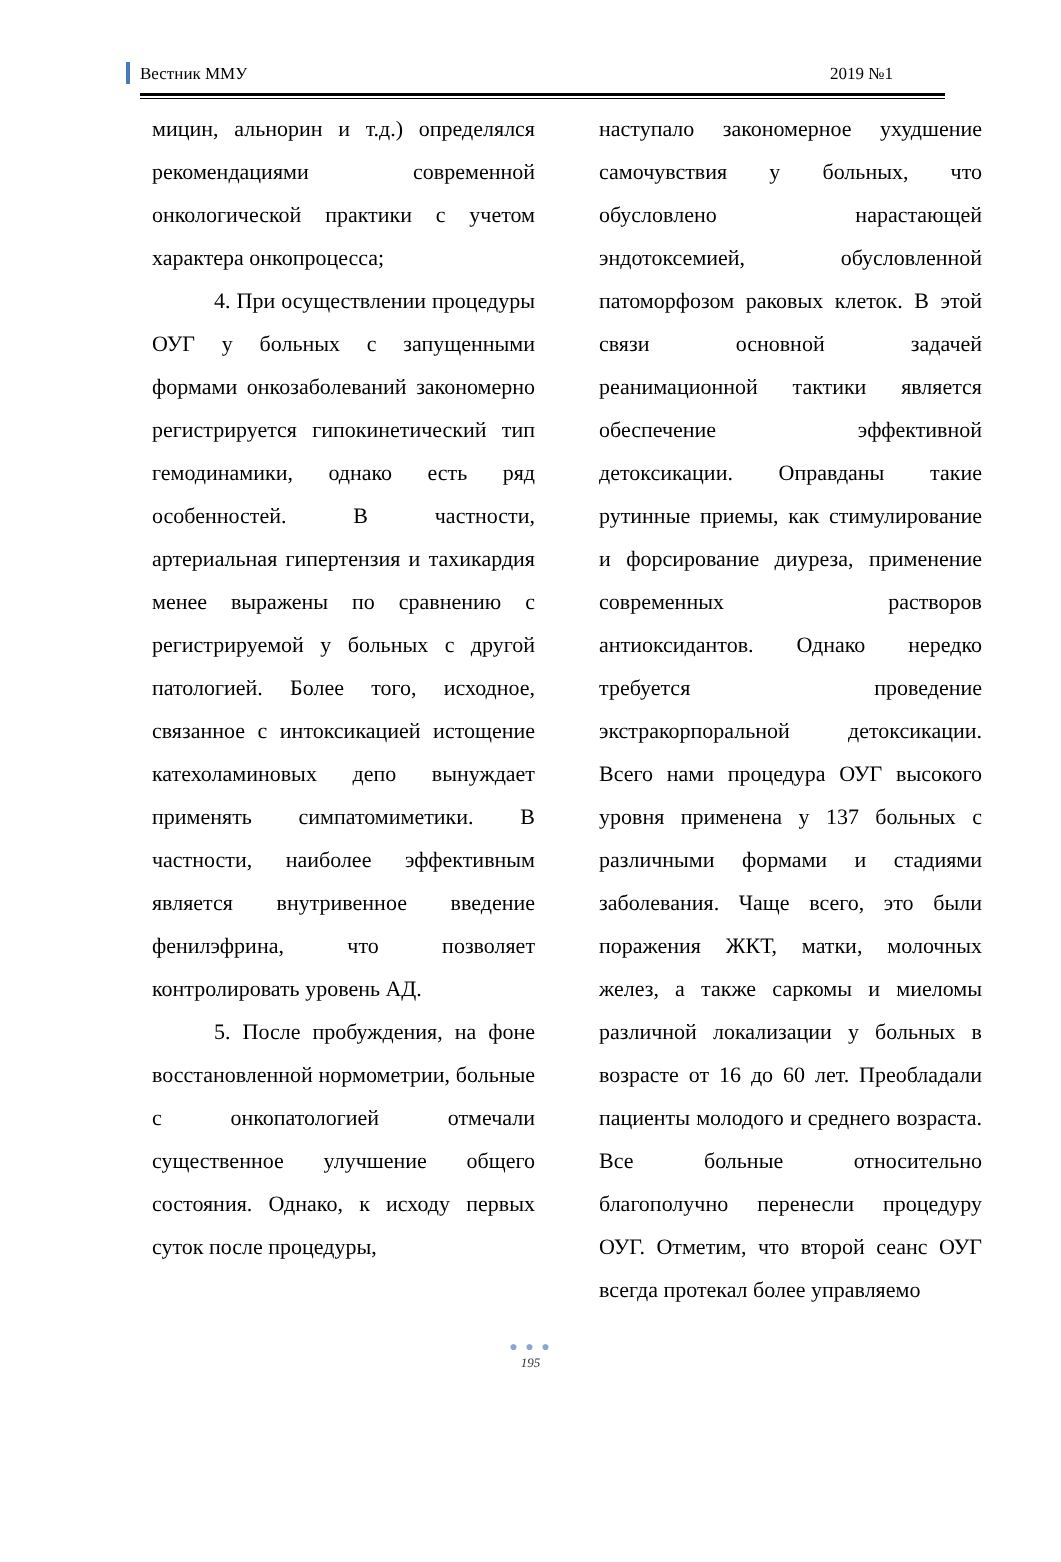Вестник ММУ 2019 №1
мицин, альнорин и т.д.) определялся рекомендациями современной онкологической практики с учетом характера онкопроцесса;
4. При осуществлении процедуры ОУГ у больных с запущенными формами онкозаболеваний закономерно регистрируется гипокинетический тип гемодинамики, однако есть ряд особенностей. В частности, артериальная гипертензия и тахикардия менее выражены по сравнению с регистрируемой у больных с другой патологией. Более того, исходное, связанное с интоксикацией истощение катехоламиновых депо вынуждает применять симпатомиметики. В частности, наиболее эффективным является внутривенное введение фенилэфрина, что позволяет контролировать уровень АД.
5. После пробуждения, на фоне восстановленной нормометрии, больные с онкопатологией отмечали существенное улучшение общего состояния. Однако, к исходу первых суток после процедуры,
наступало закономерное ухудшение самочувствия у больных, что обусловлено нарастающей эндотоксемией, обусловленной патоморфозом раковых клеток. В этой связи основной задачей реанимационной тактики является обеспечение эффективной детоксикации. Оправданы такие рутинные приемы, как стимулирование и форсирование диуреза, применение современных растворов антиоксидантов. Однако нередко требуется проведение экстракорпоральной детоксикации. Всего нами процедура ОУГ высокого уровня применена у 137 больных с различными формами и стадиями заболевания. Чаще всего, это были поражения ЖКТ, матки, молочных желез, а также саркомы и миеломы различной локализации у больных в возрасте от 16 до 60 лет. Преобладали пациенты молодого и среднего возраста. Все больные относительно благополучно перенесли процедуру ОУГ. Отметим, что второй сеанс ОУГ всегда протекал более управляемо
● ● ●
195